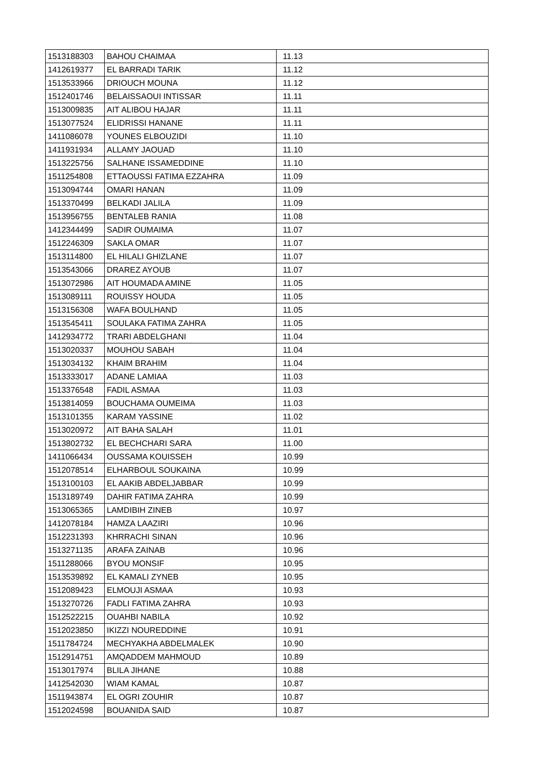| 1513188303 | BAHOU CHAIMAA | 11.13 |
| 1412619377 | EL BARRADI TARIK | 11.12 |
| 1513533966 | DRIOUCH MOUNA | 11.12 |
| 1512401746 | BELAISSAOUI INTISSAR | 11.11 |
| 1513009835 | AIT ALIBOU HAJAR | 11.11 |
| 1513077524 | ELIDRISSI HANANE | 11.11 |
| 1411086078 | YOUNES ELBOUZIDI | 11.10 |
| 1411931934 | ALLAMY JAOUAD | 11.10 |
| 1513225756 | SALHANE ISSAMEDDINE | 11.10 |
| 1511254808 | ETTAOUSSI FATIMA EZZAHRA | 11.09 |
| 1513094744 | OMARI HANAN | 11.09 |
| 1513370499 | BELKADI JALILA | 11.09 |
| 1513956755 | BENTALEB RANIA | 11.08 |
| 1412344499 | SADIR OUMAIMA | 11.07 |
| 1512246309 | SAKLA OMAR | 11.07 |
| 1513114800 | EL HILALI GHIZLANE | 11.07 |
| 1513543066 | DRAREZ AYOUB | 11.07 |
| 1513072986 | AIT HOUMADA AMINE | 11.05 |
| 1513089111 | ROUISSY HOUDA | 11.05 |
| 1513156308 | WAFA BOULHAND | 11.05 |
| 1513545411 | SOULAKA FATIMA ZAHRA | 11.05 |
| 1412934772 | TRARI ABDELGHANI | 11.04 |
| 1513020337 | MOUHOU SABAH | 11.04 |
| 1513034132 | KHAIM BRAHIM | 11.04 |
| 1513333017 | ADANE LAMIAA | 11.03 |
| 1513376548 | FADIL ASMAA | 11.03 |
| 1513814059 | BOUCHAMA OUMEIMA | 11.03 |
| 1513101355 | KARAM YASSINE | 11.02 |
| 1513020972 | AIT BAHA SALAH | 11.01 |
| 1513802732 | EL BECHCHARI SARA | 11.00 |
| 1411066434 | OUSSAMA KOUISSEH | 10.99 |
| 1512078514 | ELHARBOUL SOUKAINA | 10.99 |
| 1513100103 | EL AAKIB ABDELJABBAR | 10.99 |
| 1513189749 | DAHIR FATIMA ZAHRA | 10.99 |
| 1513065365 | LAMDIBIH ZINEB | 10.97 |
| 1412078184 | HAMZA LAAZIRI | 10.96 |
| 1512231393 | KHRRACHI SINAN | 10.96 |
| 1513271135 | ARAFA ZAINAB | 10.96 |
| 1511288066 | BYOU MONSIF | 10.95 |
| 1513539892 | EL KAMALI ZYNEB | 10.95 |
| 1512089423 | ELMOUJI ASMAA | 10.93 |
| 1513270726 | FADLI FATIMA ZAHRA | 10.93 |
| 1512522215 | OUAHBI NABILA | 10.92 |
| 1512023850 | IKIZZI NOUREDDINE | 10.91 |
| 1511784724 | MECHYAKHA ABDELMALEK | 10.90 |
| 1512914751 | AMQADDEM MAHMOUD | 10.89 |
| 1513017974 | BLILA JIHANE | 10.88 |
| 1412542030 | WIAM KAMAL | 10.87 |
| 1511943874 | EL OGRI ZOUHIR | 10.87 |
| 1512024598 | BOUANIDA SAID | 10.87 |